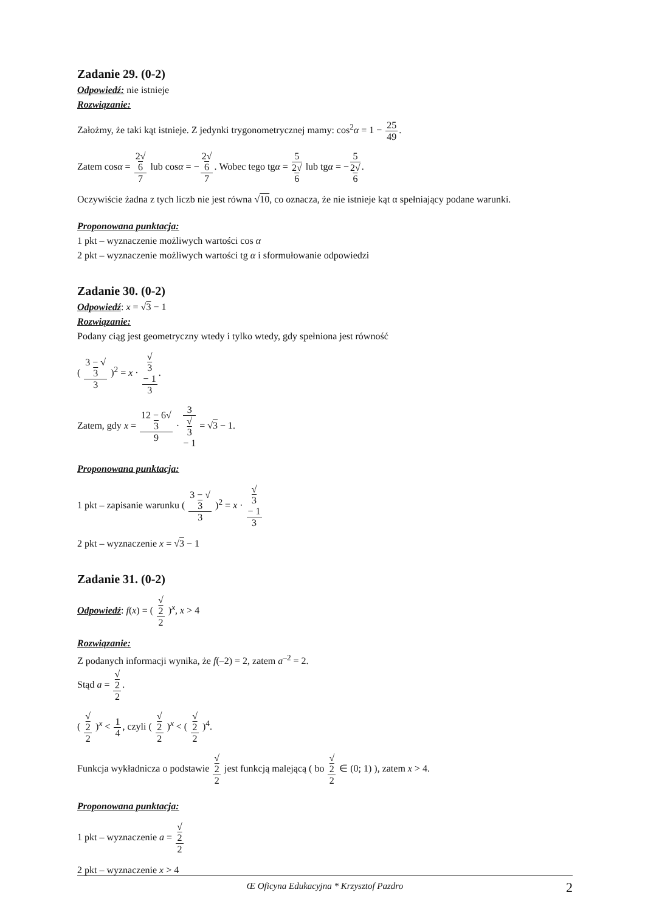Zadanie 29. (0-2)
Odpowiedź: nie istnieje
Rozwiązanie:
Założmy, że taki kąt istnieje. Z jedynki trygonometrycznej mamy: cos<sup>2</sup>α = 1 − 25 49.
Zatem cosα = 2√
6 7 lub cosα = −2√
6 7. Wobec tego tgα = 5 2√
6 lub tgα = −5 2√
6.
Oczywiście żadna z tych liczb nie jest równa √10, co oznacza, że nie istnieje kąt α spełniający podane warunki.
Proponowana punktacja:
1 pkt – wyznaczenie możliwych wartości cos α
2 pkt – wyznaczenie możliwych wartości tg α i sformułowanie odpowiedzi
Zadanie 30. (0-2)
Odpowiedź: x = √3 − 1
Rozwiązanie:
Podany ciąg jest geometryczny wtedy i tylko wtedy, gdy spełniona jest równość
( 3 − √
3 3 )<sup>2</sup> = x · √
3
− 1 3.
Zatem, gdy x = 12 − 6√
3 9 · 3 √
3
− 1 = √3 − 1.
Proponowana punktacja:
1 pkt – zapisanie warunku ( 3 − √
3 3 )<sup>2</sup> = x · √
3
− 1 3
2 pkt – wyznaczenie x = √3 − 1
Zadanie 31. (0-2)
Odpowiedź: f(x) = ( √
2 2 )<sup>x</sup>, x > 4
Rozwiązanie:
Z podanych informacji wynika, że f(–2) = 2, zatem a<sup>–2</sup> = 2.
Stąd a = √
2 2.
( √
2 2 )<sup>x</sup> < 1 4, czyli ( √
2 2 )<sup>x</sup> < ( √
2 2 )<sup>4</sup>.
Funkcja wykładnicza o podstawie √
2 2 jest funkcją malejącą ( bo √
2 2 ∈ (0; 1) ), zatem x > 4.
Proponowana punktacja:
1 pkt – wyznaczenie a = √
2 2
2 pkt – wyznaczenie x > 4
Œ Oficyna Edukacyjna * Krzysztof Pazdro 2